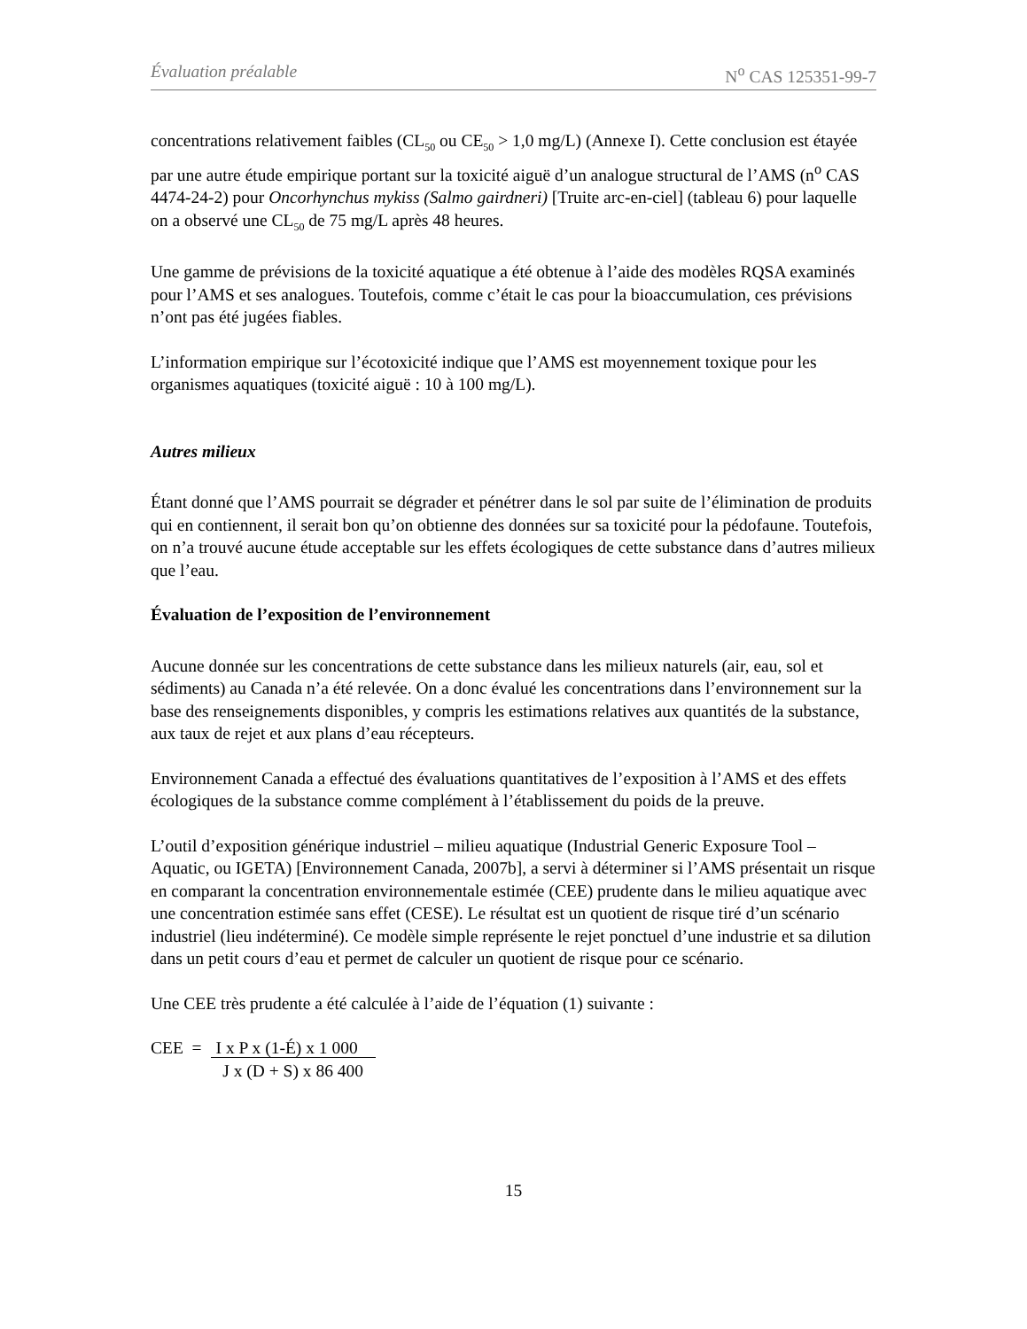Évaluation préalable N<sup>o</sup> CAS 125351-99-7
concentrations relativement faibles (CL<sub>50</sub> ou CE<sub>50</sub> > 1,0 mg/L) (Annexe I). Cette conclusion est étayée par une autre étude empirique portant sur la toxicité aiguë d’un analogue structural de l’AMS (n<sup>o</sup> CAS 4474-24-2) pour Oncorhynchus mykiss (Salmo gairdneri) [Truite arc-en-ciel] (tableau 6) pour laquelle on a observé une CL<sub>50</sub> de 75 mg/L après 48 heures.
Une gamme de prévisions de la toxicité aquatique a été obtenue à l’aide des modèles RQSA examinés pour l’AMS et ses analogues. Toutefois, comme c’était le cas pour la bioaccumulation, ces prévisions n’ont pas été jugées fiables.
L’information empirique sur l’écotoxicité indique que l’AMS est moyennement toxique pour les organismes aquatiques (toxicité aiguë : 10 à 100 mg/L).
Autres milieux
Étant donné que l’AMS pourrait se dégrader et pénétrer dans le sol par suite de l’élimination de produits qui en contiennent, il serait bon qu’on obtienne des données sur sa toxicité pour la pédofaune. Toutefois, on n’a trouvé aucune étude acceptable sur les effets écologiques de cette substance dans d’autres milieux que l’eau.
Évaluation de l’exposition de l’environnement
Aucune donnée sur les concentrations de cette substance dans les milieux naturels (air, eau, sol et sédiments) au Canada n’a été relevée. On a donc évalué les concentrations dans l’environnement sur la base des renseignements disponibles, y compris les estimations relatives aux quantités de la substance, aux taux de rejet et aux plans d’eau récepteurs.
Environnement Canada a effectué des évaluations quantitatives de l’exposition à l’AMS et des effets écologiques de la substance comme complément à l’établissement du poids de la preuve.
L’outil d’exposition générique industriel – milieu aquatique (Industrial Generic Exposure Tool – Aquatic, ou IGETA) [Environnement Canada, 2007b], a servi à déterminer si l’AMS présentait un risque en comparant la concentration environnementale estimée (CEE) prudente dans le milieu aquatique avec une concentration estimée sans effet (CESE). Le résultat est un quotient de risque tiré d’un scénario industriel (lieu indéterminé). Ce modèle simple représente le rejet ponctuel d’une industrie et sa dilution dans un petit cours d’eau et permet de calculer un quotient de risque pour ce scénario.
Une CEE très prudente a été calculée à l’aide de l’équation (1) suivante :
CEE = I x P x (1-É) x 1 000
J x (D + S) x 86 400
15